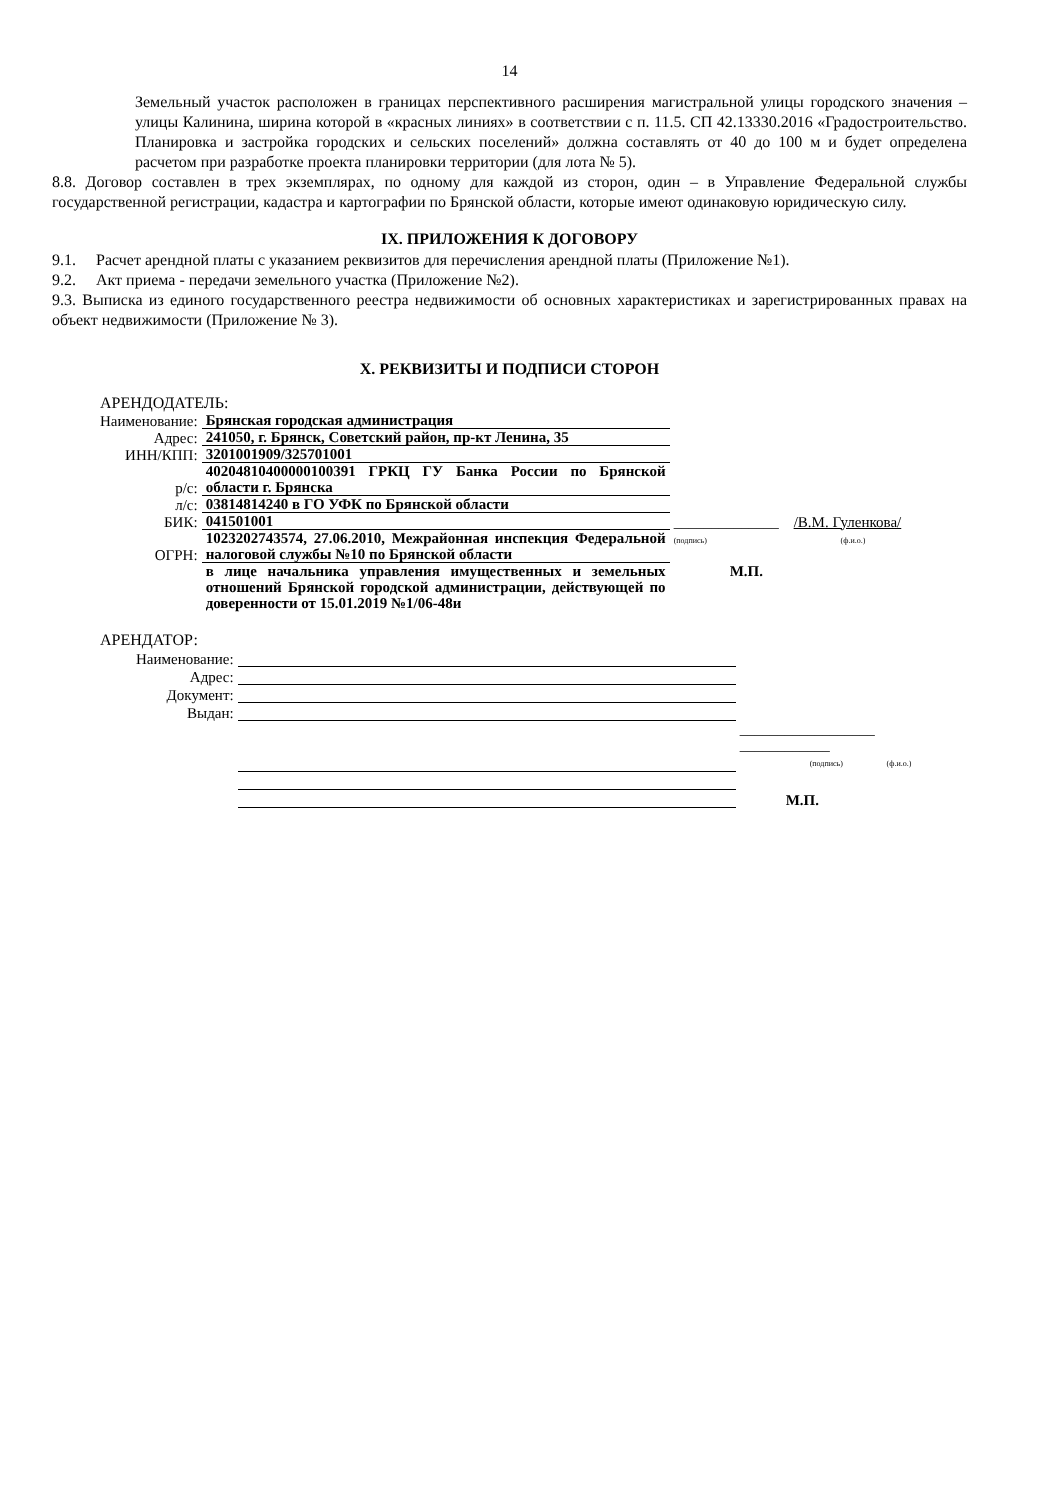14
Земельный участок расположен в границах перспективного расширения магистральной улицы городского значения – улицы Калинина, ширина которой в «красных линиях» в соответствии с п. 11.5. СП 42.13330.2016 «Градостроительство. Планировка и застройка городских и сельских поселений» должна составлять от 40 до 100 м и будет определена расчетом при разработке проекта планировки территории (для лота № 5).
8.8. Договор составлен в трех экземплярах, по одному для каждой из сторон, один – в Управление Федеральной службы государственной регистрации, кадастра и картографии по Брянской области, которые имеют одинаковую юридическую силу.
IX. ПРИЛОЖЕНИЯ К ДОГОВОРУ
9.1. Расчет арендной платы с указанием реквизитов для перечисления арендной платы (Приложение №1).
9.2. Акт приема - передачи земельного участка (Приложение №2).
9.3. Выписка из единого государственного реестра недвижимости об основных характеристиках и зарегистрированных правах на объект недвижимости (Приложение № 3).
X. РЕКВИЗИТЫ И ПОДПИСИ СТОРОН
АРЕНДОДАТЕЛЬ:
| Наименование: | Брянская городская администрация | |
| Адрес: | 241050, г. Брянск, Советский район, пр-кт Ленина, 35 | |
| ИНН/КПП: | 3201001909/325701001 | |
| р/с: | 40204810400000100391 ГРКЦ ГУ Банка России по Брянской области г. Брянска | |
| л/с: | 03814814240 в ГО УФК по Брянской области | |
| БИК: | 041501001 | ______________ /В.М. Гуленкова/ |
| ОГРН: | 1023202743574, 27.06.2010, Межрайонная инспекция Федеральной налоговой службы №10 по Брянской области | (подпись) (ф.и.о.) |
| | в лице начальника управления имущественных и земельных отношений Брянской городской администрации, действующей по доверенности от 15.01.2019 №1/06-48и | М.П. |
АРЕНДАТОР:
| Наименование: | | |
| Адрес: | | |
| Документ: | | |
| Выдан: | | |
| | | __________________ ____________ (подпись) (ф.и.о.) |
| | | М.П. |